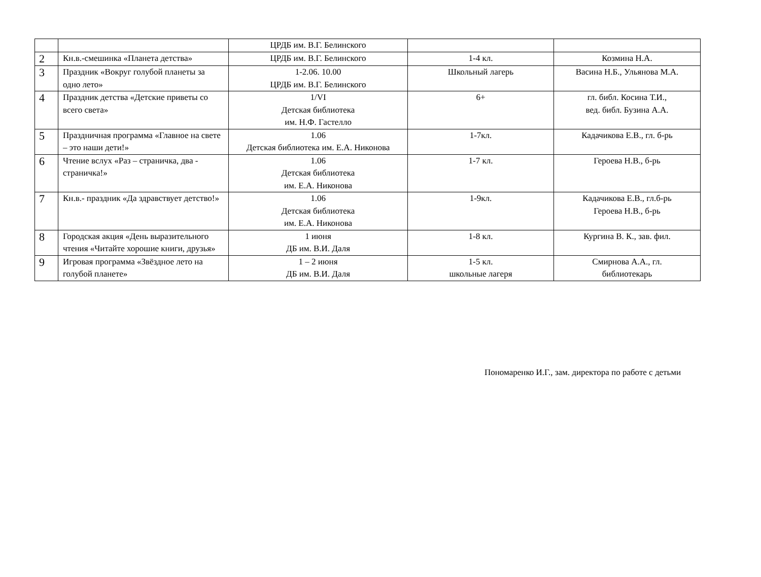| | | ЦРДБ им. В.Г. Белинского | | |
| 2 | Кн.в.-смешинка «Планета детства» | ЦРДБ им. В.Г. Белинского | 1-4 кл. | Козмина Н.А. |
| 3 | Праздник «Вокруг голубой планеты за одно лето» | 1-2.06. 10.00 ЦРДБ им. В.Г. Белинского | Школьный лагерь | Васина Н.Б., Ульянова М.А. |
| 4 | Праздник детства «Детские приветы со всего света» | 1/VI Детская библиотека им. Н.Ф. Гастелло | 6+ | гл. библ. Косина Т.И., вед. библ. Бузина А.А. |
| 5 | Праздничная программа «Главное на свете – это наши дети!» | 1.06 Детская библиотека им. Е.А. Никонова | 1-7кл. | Кадачикова Е.В., гл. б-рь |
| 6 | Чтение вслух «Раз – страничка, два - страничка!» | 1.06 Детская библиотека им. Е.А. Никонова | 1-7 кл. | Героева Н.В., б-рь |
| 7 | Кн.в.- праздник «Да здравствует детство!» | 1.06 Детская библиотека им. Е.А. Никонова | 1-9кл. | Кадачикова Е.В., гл.б-рь Героева Н.В., б-рь |
| 8 | Городская акция «День выразительного чтения «Читайте хорошие книги, друзья» | 1 июня ДБ им. В.И. Даля | 1-8 кл. | Кургина В. К., зав. фил. |
| 9 | Игровая программа «Звёздное лето на голубой планете» | 1 – 2 июня ДБ им. В.И. Даля | 1-5 кл. школьные лагеря | Смирнова А.А., гл. библиотекарь |
Пономаренко И.Г., зам. директора по работе с детьми